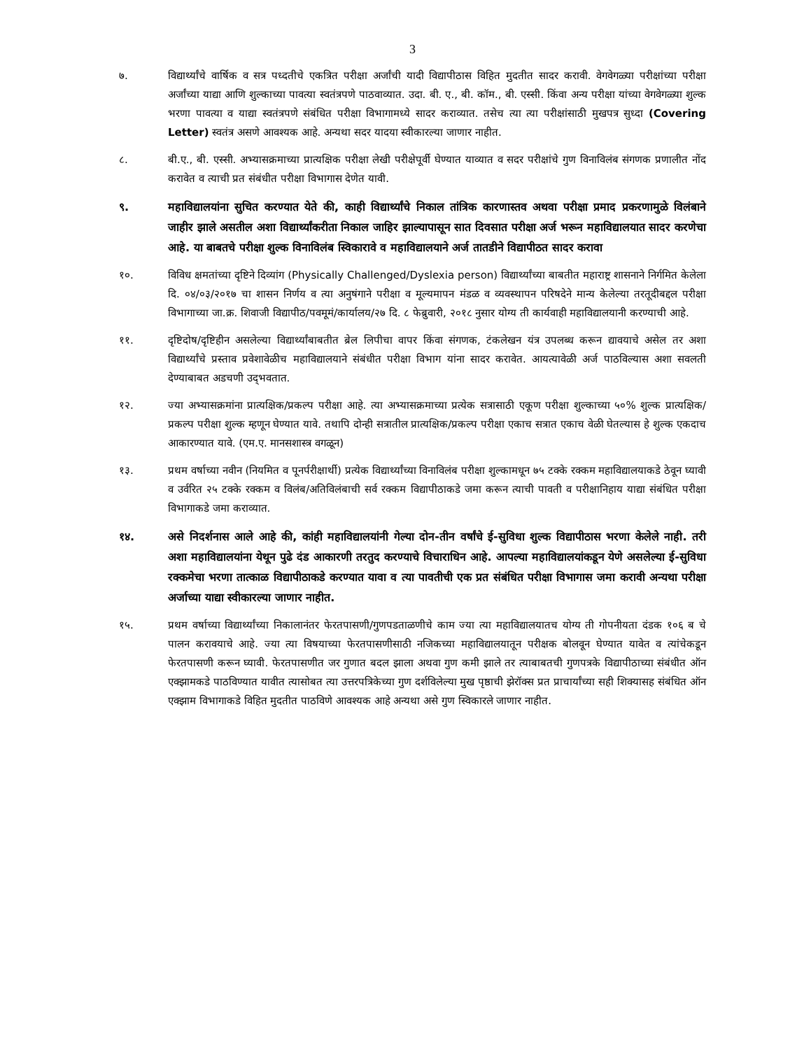3
७. विद्यार्थ्यांचे वार्षिक व सत्र पध्दतीचे एकत्रित परीक्षा अर्जांची यादी विद्यापीठास विहित मुदतीत सादर करावी. वेगवेगळ्या परीक्षांच्या परीक्षा अर्जांच्या याद्या आणि शुल्काच्या पावत्या स्वतंत्रपणे पाठवाव्यात. उदा. बी. ए., बी. कॉम., बी. एस्सी. किंवा अन्य परीक्षा यांच्या वेगवेगळ्या शुल्क भरणा पावत्या व याद्या स्वतंत्रपणे संबंधित परीक्षा विभागामध्ये सादर कराव्यात. तसेच त्या त्या परीक्षांसाठी मुखपत्र सुध्दा (Covering Letter) स्वतंत्र असणे आवश्यक आहे. अन्यथा सदर यादया स्वीकारल्या जाणार नाहीत.
८. बी.ए., बी. एस्सी. अभ्यासक्रमाच्या प्रात्यक्षिक परीक्षा लेखी परीक्षेपूर्वी घेण्यात याव्यात व सदर परीक्षांचे गुण विनाविलंब संगणक प्रणालीत नोंद करावेत व त्याची प्रत संबंधीत परीक्षा विभागास देणेत यावी.
९. महाविद्यालयांना सुचित करण्यात येते की, काही विद्यार्थ्यांचे निकाल तांत्रिक कारणास्तव अथवा परीक्षा प्रमाद प्रकरणामुळे विलंबाने जाहीर झाले असतील अशा विद्यार्थ्यांकरीता निकाल जाहिर झाल्यापासून सात दिवसात परीक्षा अर्ज भरून महाविद्यालयात सादर करणेचा आहे. या बाबतचे परीक्षा शुल्क विनाविलंब स्विकारावे व महाविद्यालयाने अर्ज तातडीने विद्यापीठत सादर करावा
१०. विविध क्षमतांच्या दृष्टिने दिव्यांग (Physically Challenged/Dyslexia person) विद्यार्थ्यांच्या बाबतीत महाराष्ट्र शासनाने निर्गमित केलेला दि. ०४/०३/२०१७ चा शासन निर्णय व त्या अनुषंगाने परीक्षा व मूल्यमापन मंडळ व व्यवस्थापन परिषदेने मान्य केलेल्या तरतूदीबद्दल परीक्षा विभागाच्या जा.क्र. शिवाजी विद्यापीठ/पवमूमं/कार्यालय/२७ दि. ८ फेब्रुवारी, २०१८ नुसार योग्य ती कार्यवाही महाविद्यालयानी करण्याची आहे.
११. दृष्टिदोष/दृष्टिहीन असलेल्या विद्यार्थ्यांबाबतीत ब्रेल लिपीचा वापर किंवा संगणक, टंकलेखन यंत्र उपलब्ध करून द्यावयाचे असेल तर अशा विद्यार्थ्यांचे प्रस्ताव प्रवेशावेळीच महाविद्यालयाने संबंधीत परीक्षा विभाग यांना सादर करावेत. आयत्यावेळी अर्ज पाठविल्यास अशा सवलती देण्याबाबत अडचणी उद्‌भवतात.
१२. ज्या अभ्यासक्रमांना प्रात्यक्षिक/प्रकल्प परीक्षा आहे. त्या अभ्यासक्रमाच्या प्रत्येक सत्रासाठी एकूण परीक्षा शुल्काच्या ५०% शुल्क प्रात्यक्षिक/प्रकल्प परीक्षा शुल्क म्हणून घेण्यात यावे. तथापि दोन्ही सत्रातील प्रात्यक्षिक/प्रकल्प परीक्षा एकाच सत्रात एकाच वेळी घेतल्यास हे शुल्क एकदाच आकारण्यात यावे. (एम.ए. मानसशास्त्र वगळून)
१३. प्रथम वर्षाच्या नवीन (नियमित व पूनर्परीक्षार्थी) प्रत्येक विद्यार्थ्यांच्या विनाविलंब परीक्षा शुल्कामधून ७५ टक्के रक्कम महाविद्यालयाकडे ठेवून घ्यावी व उर्वरित २५ टक्के रक्कम व विलंब/अतिविलंबाची सर्व रक्कम विद्यापीठाकडे जमा करून त्याची पावती व परीक्षानिहाय याद्या संबंधित परीक्षा विभागाकडे जमा कराव्यात.
१४. असे निदर्शनास आले आहे की, कांही महाविद्यालयांनी गेल्या दोन-तीन वर्षांचे ई-सुविधा शुल्क विद्यापीठास भरणा केलेले नाही. तरी अशा महाविद्यालयांना येथून पुढे दंड आकारणी तरतुद करण्याचे विचाराधिन आहे. आपल्या महाविद्यालयांकडून येणे असलेल्या ई-सुविधा रक्कमेचा भरणा तात्काळ विद्यापीठाकडे करण्यात यावा व त्या पावतीची एक प्रत संबंधित परीक्षा विभागास जमा करावी अन्यथा परीक्षा अर्जाच्या याद्या स्वीकारल्या जाणार नाहीत.
१५. प्रथम वर्षाच्या विद्यार्थ्यांच्या निकालानंतर फेरतपासणी/गुणपडताळणीचे काम ज्या त्या महाविद्यालयातच योग्य ती गोपनीयता दंडक १०६ ब चे पालन करावयाचे आहे. ज्या त्या विषयाच्या फेरतपासणीसाठी नजिकच्या महाविद्यालयातून परीक्षक बोलवून घेण्यात यावेत व त्यांचेकडून फेरतपासणी करून घ्यावी. फेरतपासणीत जर गुणात बदल झाला अथवा गुण कमी झाले तर त्याबाबतची गुणपत्रके विद्यापीठाच्या संबंधीत ऑन एक्झामकडे पाठविण्यात यावीत त्यासोबत त्या उत्तरपत्रिकेच्या गुण दर्शविलेल्या मुख पृष्ठाची झेरॉक्स प्रत प्राचार्यांच्या सही शिक्यासह संबंधित ऑन एक्झाम विभागाकडे विहित मुदतीत पाठविणे आवश्यक आहे अन्यथा असे गुण स्विकारले जाणार नाहीत.